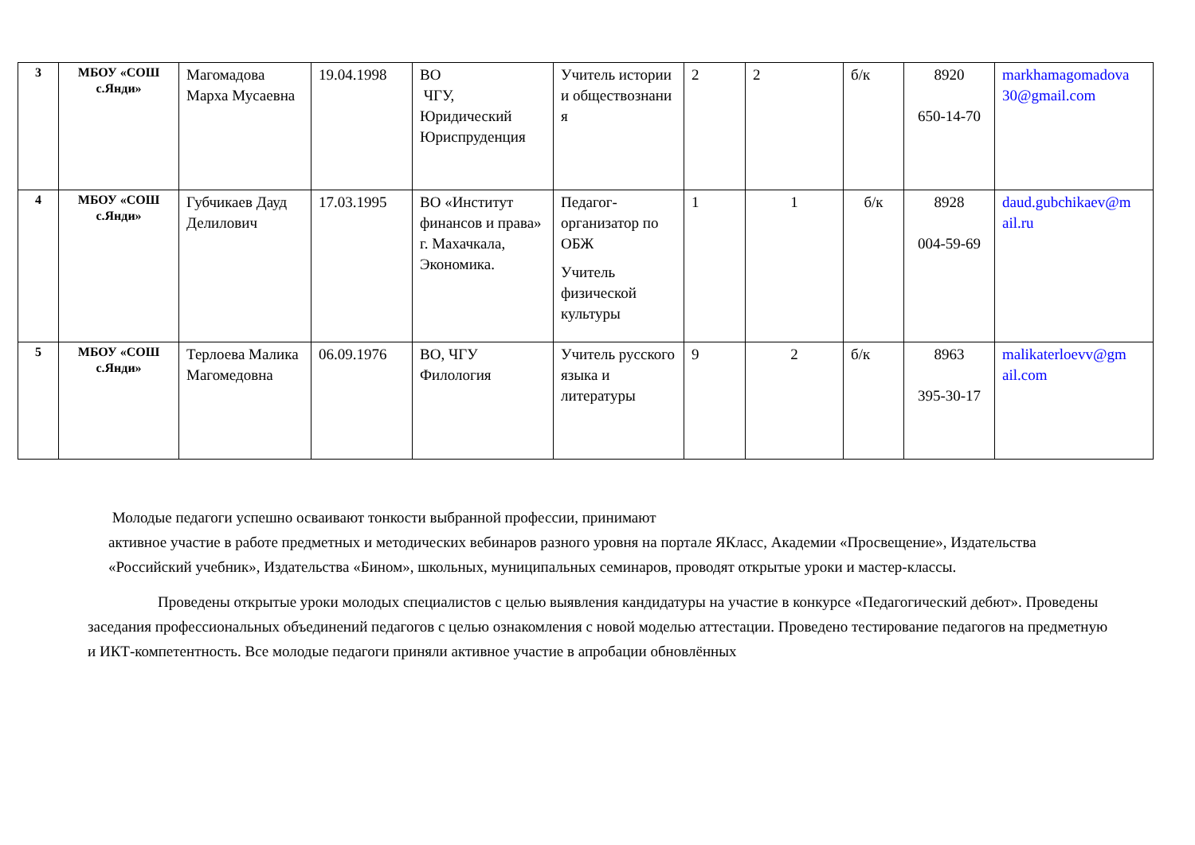| 3 | МБОУ «СОШ с.Янди» | Магомадова Марха Мусаевна | 19.04.1998 | ВО ЧГУ, Юридический Юриспруденция | Учитель истории и обществознани я | 2 | 2 | б/к | 8920 650-14-70 | markhamagomadova 30@gmail.com |
| 4 | МБОУ «СОШ с.Янди» | Губчикаев Дауд Делилович | 17.03.1995 | ВО «Институт финансов и права» г. Махачкала, Экономика. | Педагог-организатор по ОБЖ Учитель физической культуры | 1 | 1 | б/к | 8928 004-59-69 | daud.gubchikaev@m ail.ru |
| 5 | МБОУ «СОШ с.Янди» | Терлоева Малика Магомедовна | 06.09.1976 | ВО, ЧГУ Филология | Учитель русского языка и литературы | 9 | 2 | б/к | 8963 395-30-17 | malikaterloevv@gm ail.com |
Молодые педагоги успешно осваивают тонкости выбранной профессии, принимают
активное участие в работе предметных и методических вебинаров разного уровня на портале ЯКласс, Академии «Просвещение», Издательства «Российский учебник», Издательства «Бином», школьных, муниципальных семинаров, проводят открытые уроки и мастер-классы.
Проведены открытые уроки молодых специалистов с целью выявления кандидатуры на участие в конкурсе «Педагогический дебют». Проведены заседания профессиональных объединений педагогов с целью ознакомления с новой моделью аттестации. Проведено тестирование педагогов на предметную и ИКТ-компетентность. Все молодые педагоги приняли активное участие в апробации обновлённых